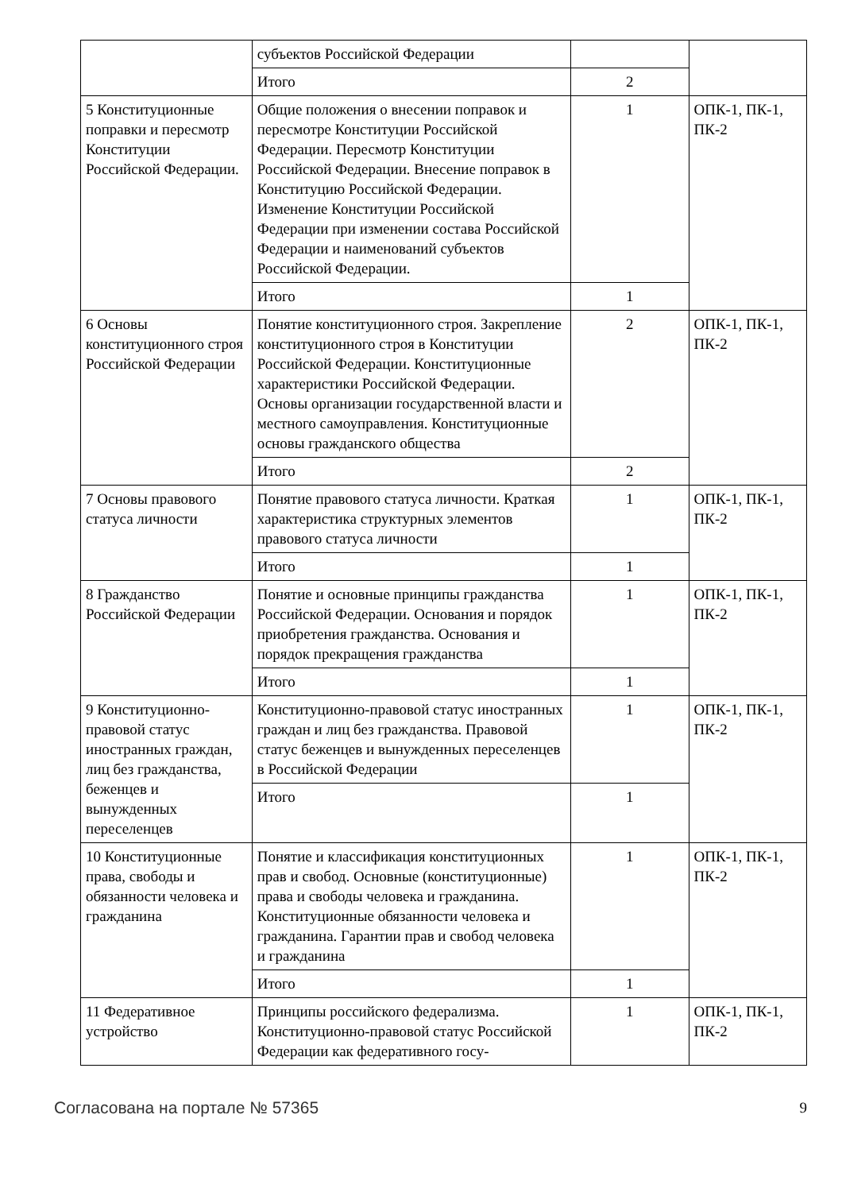| | субъектов Российской Федерации | | |
| | Итого | 2 | |
| 5 Конституционные поправки и пересмотр Конституции Российской Федерации. | Общие положения о внесении поправок и пересмотре Конституции Российской Федерации. Пересмотр Конституции Российской Федерации. Внесение поправок в Конституцию Российской Федерации. Изменение Конституции Российской Федерации при изменении состава Российской Федерации и наименований субъектов Российской Федерации. | 1 | ОПК-1, ПК-1, ПК-2 |
| | Итого | 1 | |
| 6 Основы конституционного строя Российской Федерации | Понятие конституционного строя. Закрепление конституционного строя в Конституции Российской Федерации. Конституционные характеристики Российской Федерации. Основы организации государственной власти и местного самоуправления. Конституционные основы гражданского общества | 2 | ОПК-1, ПК-1, ПК-2 |
| | Итого | 2 | |
| 7 Основы правового статуса личности | Понятие правового статуса личности. Краткая характеристика структурных элементов правового статуса личности | 1 | ОПК-1, ПК-1, ПК-2 |
| | Итого | 1 | |
| 8 Гражданство Российской Федерации | Понятие и основные принципы гражданства Российской Федерации. Основания и порядок приобретения гражданства. Основания и порядок прекращения гражданства | 1 | ОПК-1, ПК-1, ПК-2 |
| | Итого | 1 | |
| 9 Конституционно-правовой статус иностранных граждан, лиц без гражданства, беженцев и вынужденных переселенцев | Конституционно-правовой статус иностранных граждан и лиц без гражданства. Правовой статус беженцев и вынужденных переселенцев в Российской Федерации | 1 | ОПК-1, ПК-1, ПК-2 |
| | Итого | 1 | |
| 10 Конституционные права, свободы и обязанности человека и гражданина | Понятие и классификация конституционных прав и свобод. Основные (конституционные) права и свободы человека и гражданина. Конституционные обязанности человека и гражданина. Гарантии прав и свобод человека и гражданина | 1 | ОПК-1, ПК-1, ПК-2 |
| | Итого | 1 | |
| 11 Федеративное устройство | Принципы российского федерализма. Конституционно-правовой статус Российской Федерации как федеративного госу- | 1 | ОПК-1, ПК-1, ПК-2 |
Согласована на портале № 57365 9